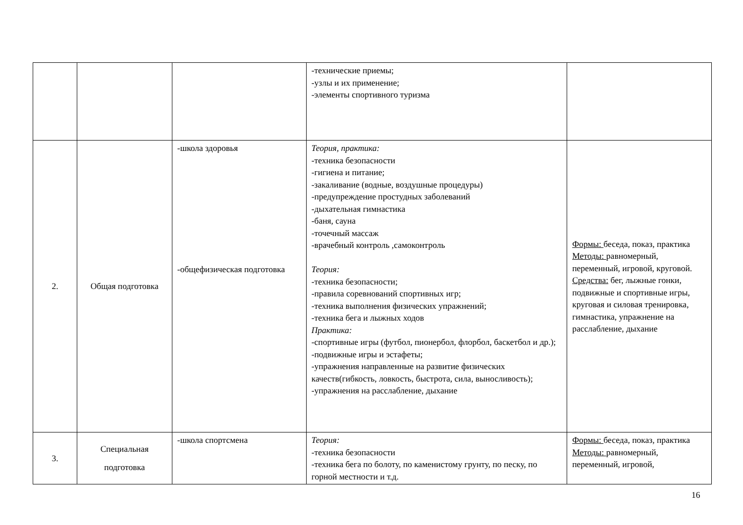| | | | -технические приемы; -узлы и их применение; -элементы спортивного туризма | |
| 2. | Общая подготовка | -школа здоровья -общефизическая подготовка | Теория, практика: -техника безопасности -гигиена и питание; -закаливание (водные, воздушные процедуры) -предупреждение простудных заболеваний -дыхательная гимнастика -баня, сауна -точечный массаж -врачебный контроль ,самоконтроль Теория: -техника безопасности; -правила соревнований спортивных игр; -техника выполнения физических упражнений; -техника бега и лыжных ходов Практика: -спортивные игры (футбол, пионербол, флорбол, баскетбол и др.); -подвижные игры и эстафеты; -упражнения направленные на развитие физических качеств(гибкость, ловкость, быстрота, сила, выносливость); -упражнения на расслабление, дыхание | Формы: беседа, показ, практика Методы: равномерный, переменный, игровой, круговой. Средства: бег, лыжные гонки, подвижные и спортивные игры, круговая и силовая тренировка, гимнастика, упражнение на расслабление, дыхание |
| 3. | Специальная подготовка | -школа спортсмена | Теория: -техника безопасности -техника бега по болоту, по каменистому грунту, по песку, по горной местности и т.д. | Формы: беседа, показ, практика Методы: равномерный, переменный, игровой, |
16